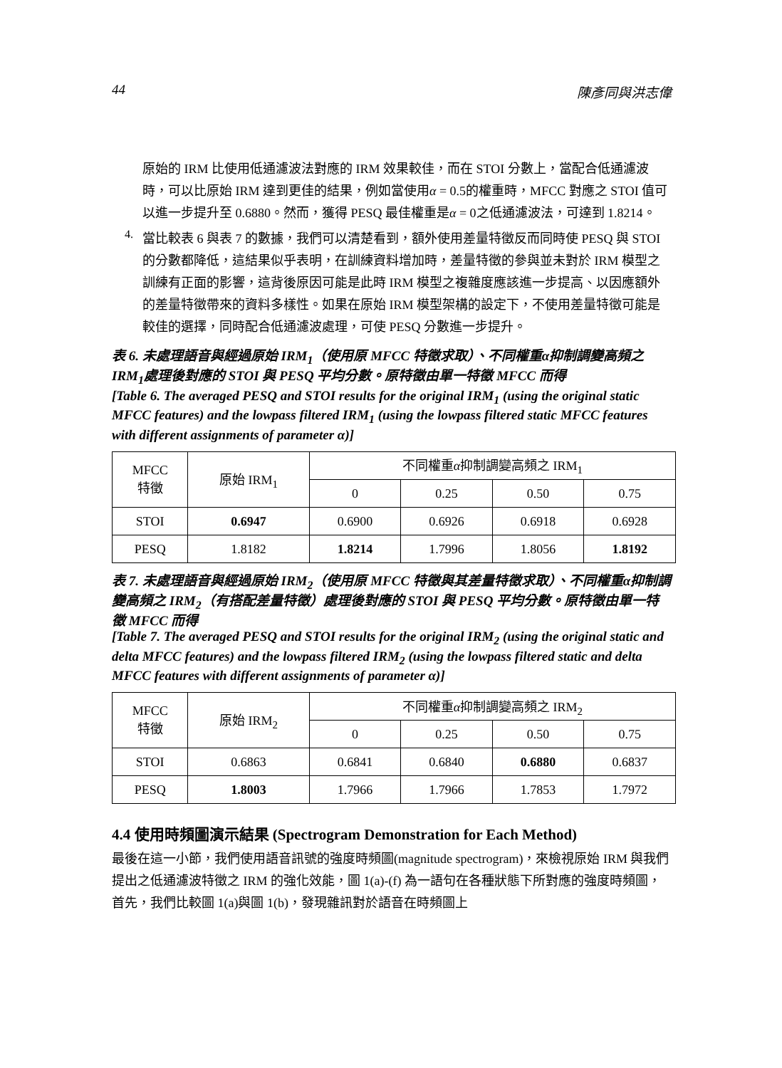44 陳彥同與洪志偉
原始的 IRM 比使用低通濾波法對應的 IRM 效果較佳，而在 STOI 分數上，當配合低通濾波時，可以比原始 IRM 達到更佳的結果，例如當使用α = 0.5的權重時，MFCC 對應之 STOI 值可以進一步提升至 0.6880。然而，獲得 PESQ 最佳權重是α = 0之低通濾波法，可達到 1.8214。
4.
當比較表 6 與表 7 的數據，我們可以清楚看到，額外使用差量特徵反而同時使 PESQ 與 STOI 的分數都降低，這結果似乎表明，在訓練資料增加時，差量特徵的參與並未對於 IRM 模型之訓練有正面的影響，這背後原因可能是此時 IRM 模型之複雜度應該進一步提高、以因應額外的差量特徵帶來的資料多樣性。如果在原始 IRM 模型架構的設定下，不使用差量特徵可能是較佳的選擇，同時配合低通濾波處理，可使 PESQ 分數進一步提升。
表 6. 未處理語音與經過原始 IRM<sub>1</sub>（使用原 MFCC 特徵求取）、不同權重α抑制調變高頻之 IRM<sub>1</sub>處理後對應的 STOI 與 PESQ 平均分數。原特徵由單一特徵 MFCC 而得
[Table 6. The averaged PESQ and STOI results for the original IRM<sub>1</sub> (using the original static MFCC features) and the lowpass filtered IRM<sub>1</sub> (using the lowpass filtered static MFCC features with different assignments of parameter α)]
| MFCC 特徵 | 原始 IRM<sub>1</sub> | 不同權重 α 抑制調變高頻之 IRM<sub>1</sub> | | | |
| --- | --- | --- | --- | --- | --- |
| | | 0 | 0.25 | 0.50 | 0.75 |
| STOI | 0.6947 | 0.6900 | 0.6926 | 0.6918 | 0.6928 |
| PESQ | 1.8182 | 1.8214 | 1.7996 | 1.8056 | 1.8192 |
表 7. 未處理語音與經過原始 IRM<sub>2</sub>（使用原 MFCC 特徵與其差量特徵求取）、不同權重α抑制調變高頻之 IRM<sub>2</sub>（有搭配差量特徵）處理後對應的 STOI 與 PESQ 平均分數。原特徵由單一特徵 MFCC 而得
[Table 7. The averaged PESQ and STOI results for the original IRM<sub>2</sub> (using the original static and delta MFCC features) and the lowpass filtered IRM<sub>2</sub> (using the lowpass filtered static and delta MFCC features with different assignments of parameter α)]
| MFCC 特徵 | 原始 IRM<sub>2</sub> | 不同權重 α 抑制調變高頻之 IRM<sub>2</sub> | | | |
| --- | --- | --- | --- | --- | --- |
| | | 0 | 0.25 | 0.50 | 0.75 |
| STOI | 0.6863 | 0.6841 | 0.6840 | 0.6880 | 0.6837 |
| PESQ | 1.8003 | 1.7966 | 1.7966 | 1.7853 | 1.7972 |
4.4 使用時頻圖演示結果 (Spectrogram Demonstration for Each Method)
最後在這一小節，我們使用語音訊號的強度時頻圖(magnitude spectrogram)，來檢視原始 IRM 與我們提出之低通濾波特徵之 IRM 的強化效能，圖 1(a)-(f) 為一語句在各種狀態下所對應的強度時頻圖，首先，我們比較圖 1(a)與圖 1(b)，發現雜訊對於語音在時頻圖上